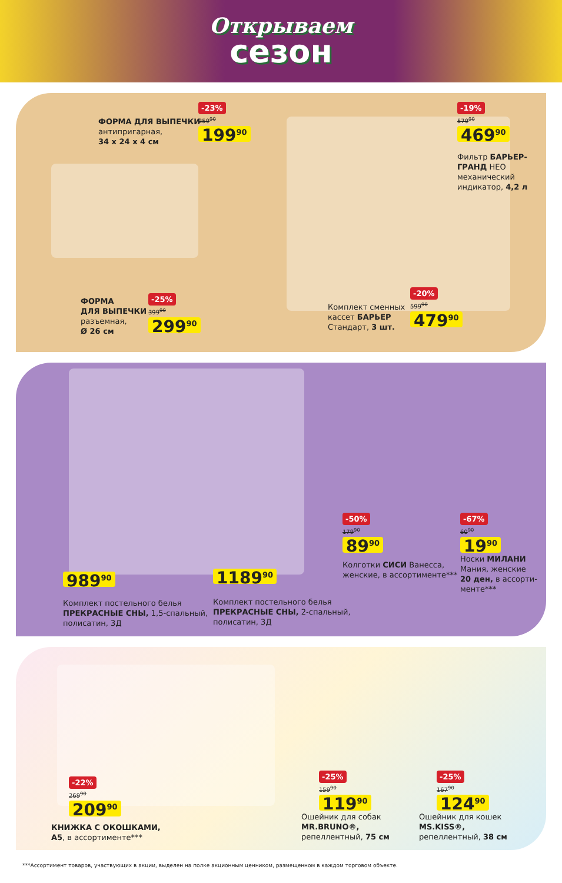Открываем
сезон
ФОРМА ДЛЯ ВЫПЕЧКИ
антипригарная,
34 x 24 x 4 см
-23%
259<sup>90</sup>
199<sup>90</sup>
-19%
579<sup>90</sup>
469<sup>90</sup>
Фильтр БАРЬЕР-ГРАНД НЕО
механический
индикатор, 4,2 л
ФОРМА
ДЛЯ ВЫПЕЧКИ
разъемная,
Ø 26 см
-25%
399<sup>90</sup>
299<sup>90</sup>
Комплект сменных
кассет БАРЬЕР
Стандарт, 3 шт.
-20%
599<sup>90</sup>
479<sup>90</sup>
989<sup>90</sup> 1189<sup>90</sup>
Комплект постельного белья
ПРЕКРАСНЫЕ СНЫ, 1,5-спальный,
полисатин, 3Д
Комплект постельного белья
ПРЕКРАСНЫЕ СНЫ, 2-спальный,
полисатин, 3Д
-50%
179<sup>90</sup>
89<sup>90</sup>
Колготки СИСИ Ванесса,
женские, в ассортименте***
-67%
60<sup>90</sup>
19<sup>90</sup>
Носки МИЛАНИ
Мания, женские
20 ден, в ассорти-
менте***
-22%
269<sup>90</sup>
209<sup>90</sup>
КНИЖКА С ОКОШКАМИ,
А5, в ассортименте***
-25%
159<sup>90</sup>
119<sup>90</sup>
Ошейник для собак
MR.BRUNO®,
репеллентный, 75 см
-25%
167<sup>90</sup>
124<sup>90</sup>
Ошейник для кошек
MS.KISS®,
репеллентный, 38 см
***Ассортимент товаров, участвующих в акции, выделен на полке акционным ценником, размещенном в каждом торговом объекте.